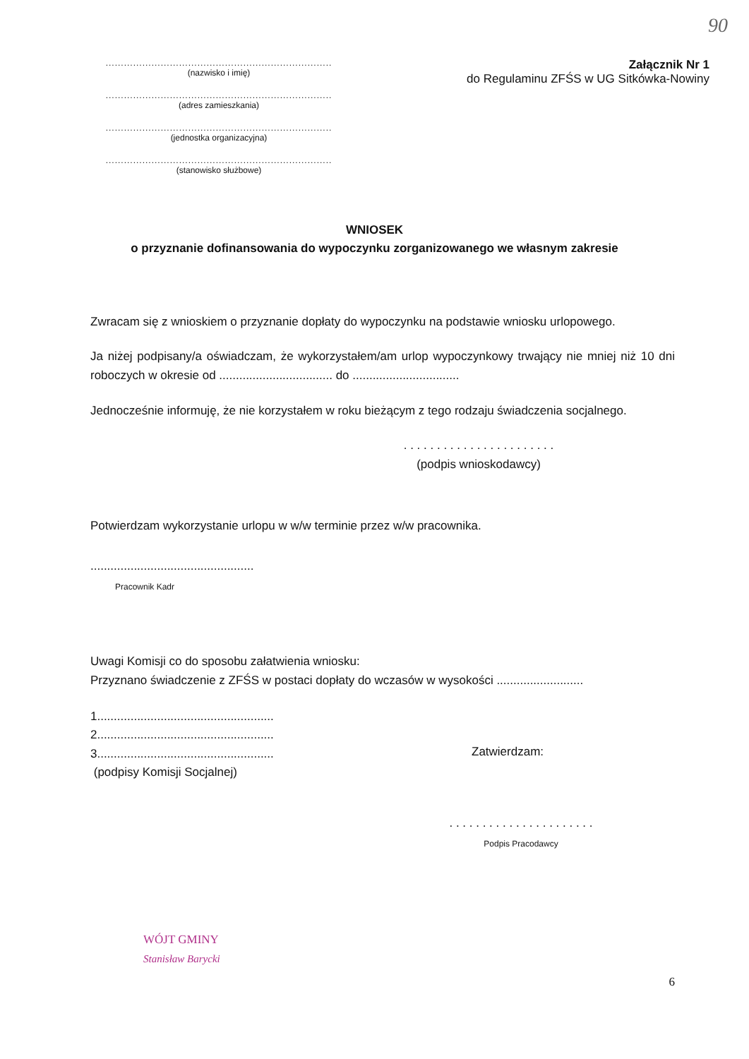90
..........................................................................
(nazwisko i imię)
..........................................................................
(adres zamieszkania)
..........................................................................
(jednostka organizacyjna)
..........................................................................
(stanowisko służbowe)
Załącznik Nr 1
do Regulaminu ZFŚS w UG Sitkówka-Nowiny
WNIOSEK
o przyznanie dofinansowania do wypoczynku zorganizowanego we własnym zakresie
Zwracam się z wnioskiem o przyznanie dopłaty do wypoczynku na podstawie wniosku urlopowego.
Ja niżej podpisany/a oświadczam, że wykorzystałem/am urlop wypoczynkowy trwający nie mniej niż 10 dni roboczych w okresie od .................................. do ................................
Jednocześnie informuję, że nie korzystałem w roku bieżącym z tego rodzaju świadczenia socjalnego.
. . . . . . . . . . . . . . . . . . . . . . .
(podpis wnioskodawcy)
Potwierdzam wykorzystanie urlopu w w/w terminie przez w/w pracownika.
.................................................
Pracownik Kadr
Uwagi Komisji co do sposobu załatwienia wniosku:
Przyznano świadczenie z ZFŚS w postaci dopłaty do wczasów w wysokości ..........................
1.....................................................
2.....................................................
3.....................................................
(podpisy Komisji Socjalnej)
Zatwierdzam:
. . . . . . . . . . . . . . . . . . . . . .
Podpis Pracodawcy
WÓJT GMINY
Stanisław Barycki
6